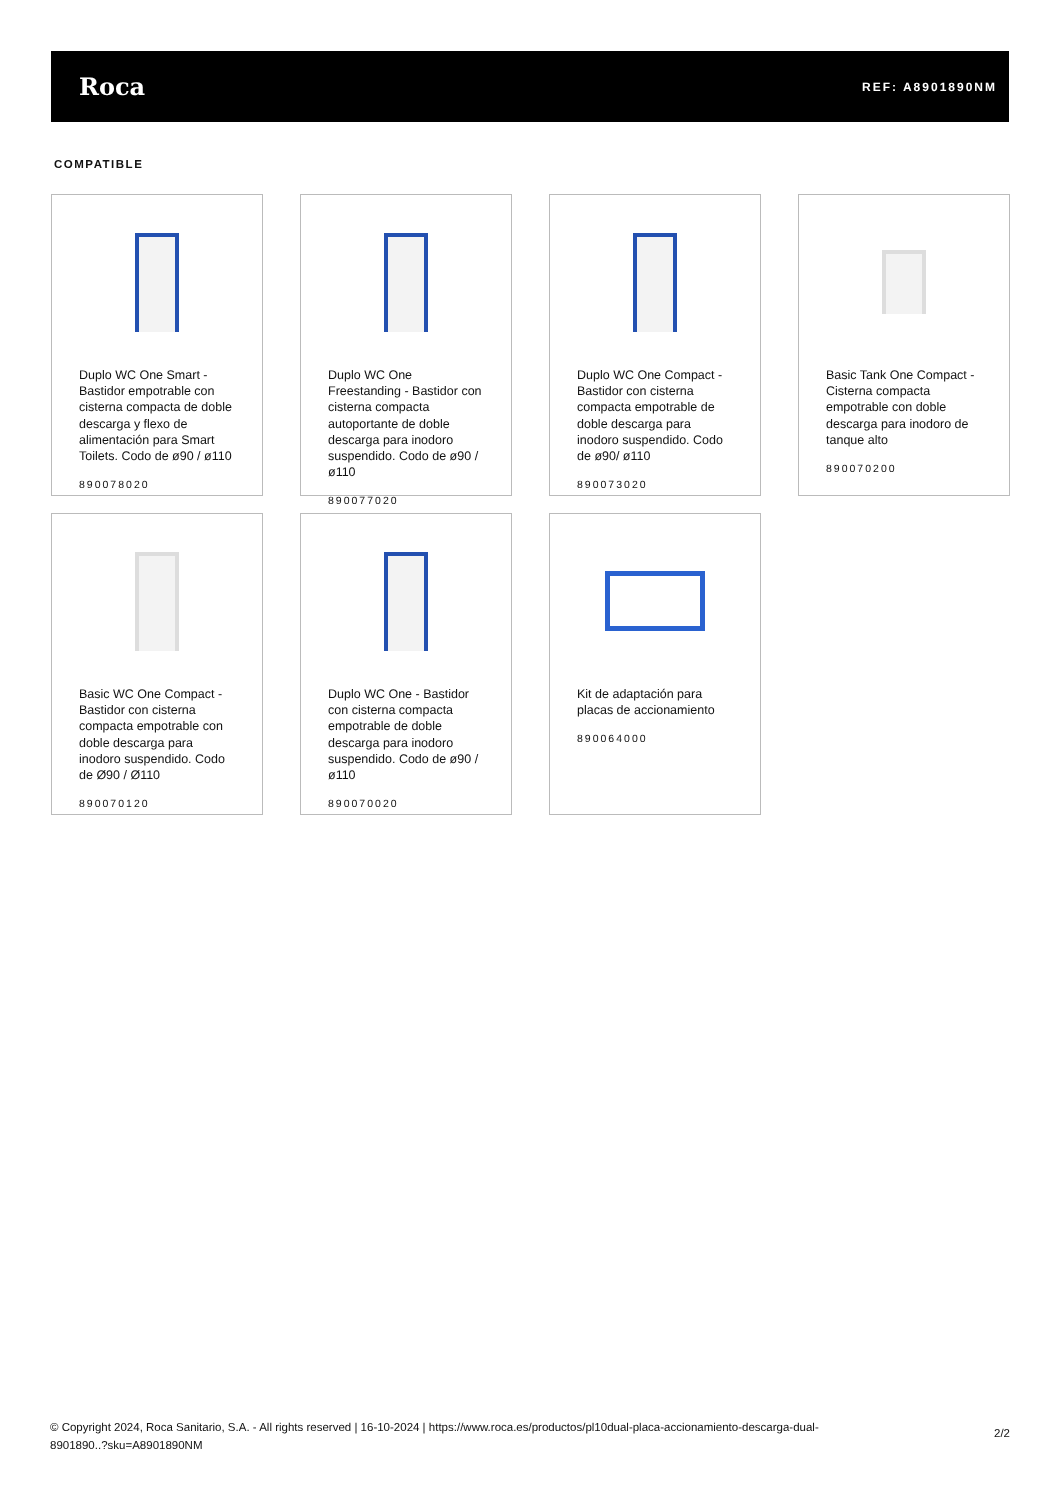Roca REF: A8901890NM
COMPATIBLE
Duplo WC One Smart - Bastidor empotrable con cisterna compacta de doble descarga y flexo de alimentación para Smart Toilets. Codo de ø90 / ø110
890078020
Duplo WC One Freestanding - Bastidor con cisterna compacta autoportante de doble descarga para inodoro suspendido. Codo de ø90 / ø110
890077020
Duplo WC One Compact - Bastidor con cisterna compacta empotrable de doble descarga para inodoro suspendido. Codo de ø90/ ø110
890073020
Basic Tank One Compact - Cisterna compacta empotrable con doble descarga para inodoro de tanque alto
890070200
Basic WC One Compact - Bastidor con cisterna compacta empotrable con doble descarga para inodoro suspendido. Codo de Ø90 / Ø110
890070120
Duplo WC One - Bastidor con cisterna compacta empotrable de doble descarga para inodoro suspendido. Codo de ø90 / ø110
890070020
Kit de adaptación para placas de accionamiento
890064000
© Copyright 2024, Roca Sanitario, S.A. - All rights reserved | 16-10-2024 | https://www.roca.es/productos/pl10dual-placa-accionamiento-descarga-dual-
8901890..?sku=A8901890NM
2/2